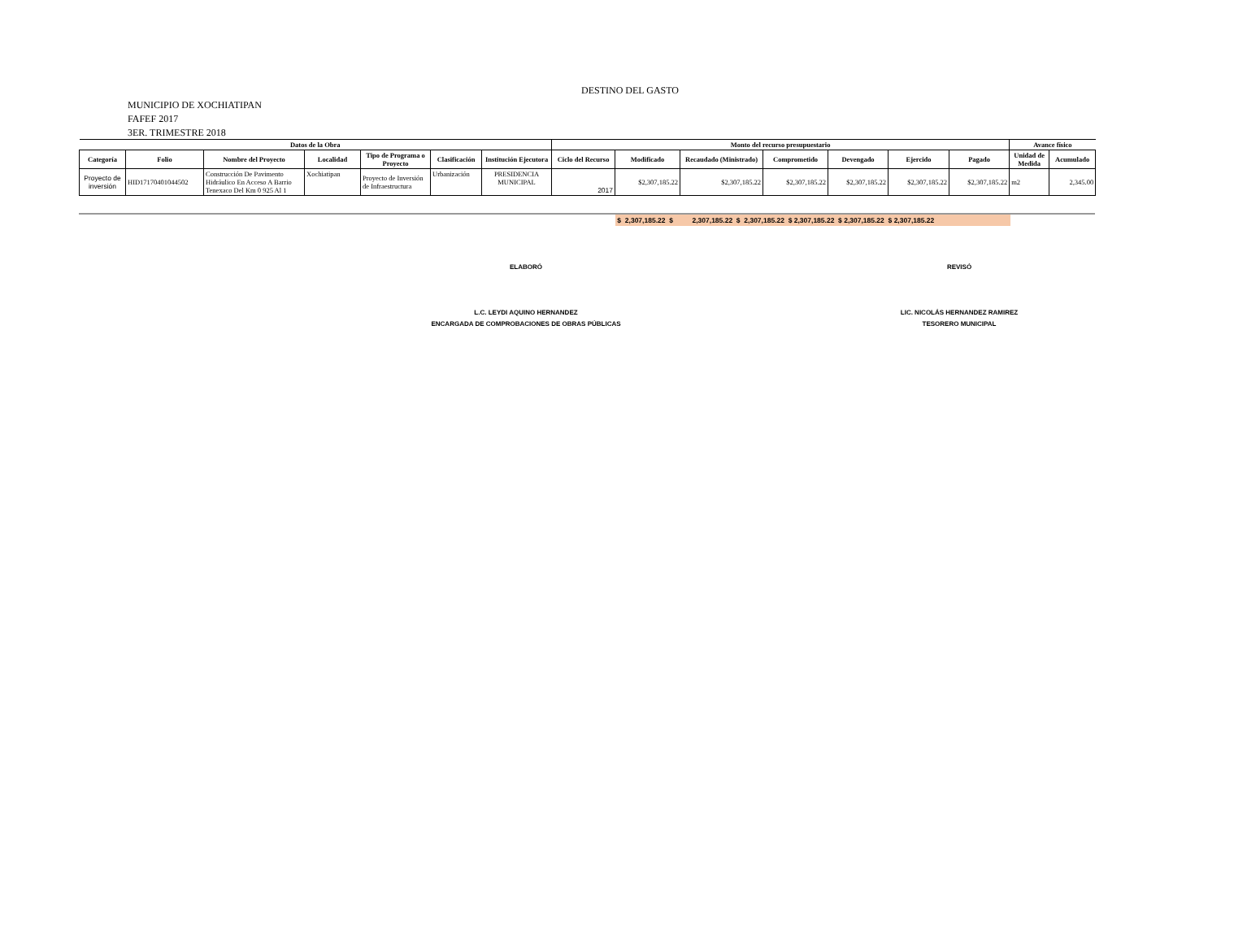DESTINO DEL GASTO
MUNICIPIO DE XOCHIATIPAN
FAFEF 2017
3ER. TRIMESTRE 2018
| Datos de la Obra | | | | | | | Monto del recurso presupuestario | | | | | | | Avance físico | |
| --- | --- | --- | --- | --- | --- | --- | --- | --- | --- | --- | --- | --- | --- | --- | --- |
| Categoría | Folio | Nombre del Proyecto | Localidad | Tipo de Programa o Proyecto | Clasificación | Institución Ejecutora | Ciclo del Recurso | Modificado | Recaudado (Ministrado) | Comprometido | Devengado | Ejercido | Pagado | Unidad de Medida | Acumulado |
| Proyecto de inversión | HID17170401044502 | Construcción De Pavimento Hidráulico En Acceso A Barrio Tenexaco Del Km 0 925 Al 1 | Xochiatipan | Proyecto de Inversión de Infraestructura | Urbanización | PRESIDENCIA MUNICIPAL | 2017 | $2,307,185.22 | $2,307,185.22 | $2,307,185.22 | $2,307,185.22 | $2,307,185.22 | $2,307,185.22 | m2 | 2,345.00 |
$ 2,307,185.22 $ 2,307,185.22 $ 2,307,185.22 $ 2,307,185.22 $ 2,307,185.22 $ 2,307,185.22
ELABORÓ REVISÓ
L.C. LEYDI AQUINO HERNANDEZ
ENCARGADA DE COMPROBACIONES DE OBRAS PÚBLICAS
LIC. NICOLÁS HERNANDEZ RAMIREZ
TESORERO MUNICIPAL